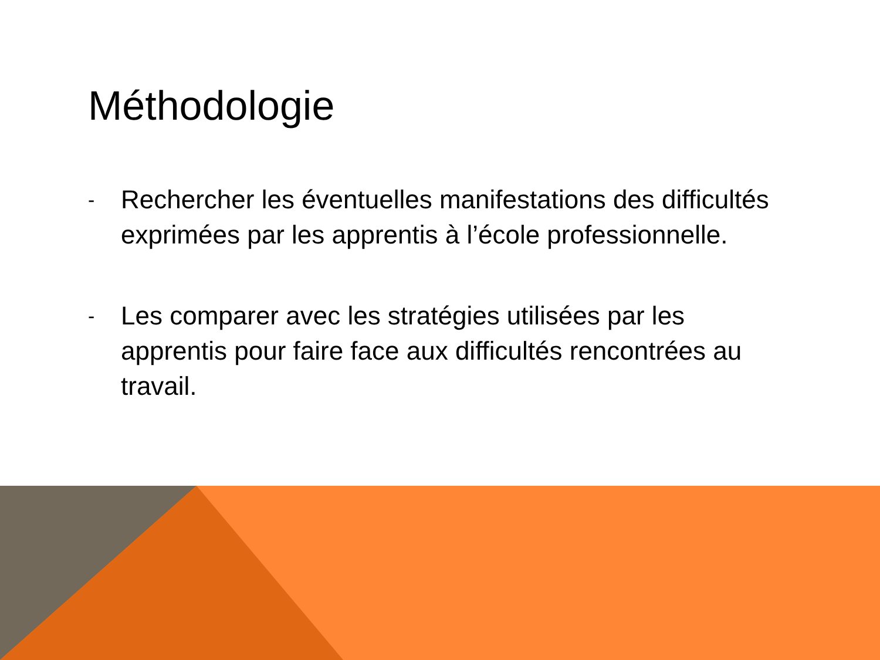Méthodologie
- Rechercher les éventuelles manifestations des difficultés exprimées par les apprentis à l’école professionnelle.
- Les comparer avec les stratégies utilisées par les apprentis pour faire face aux difficultés rencontrées au travail.